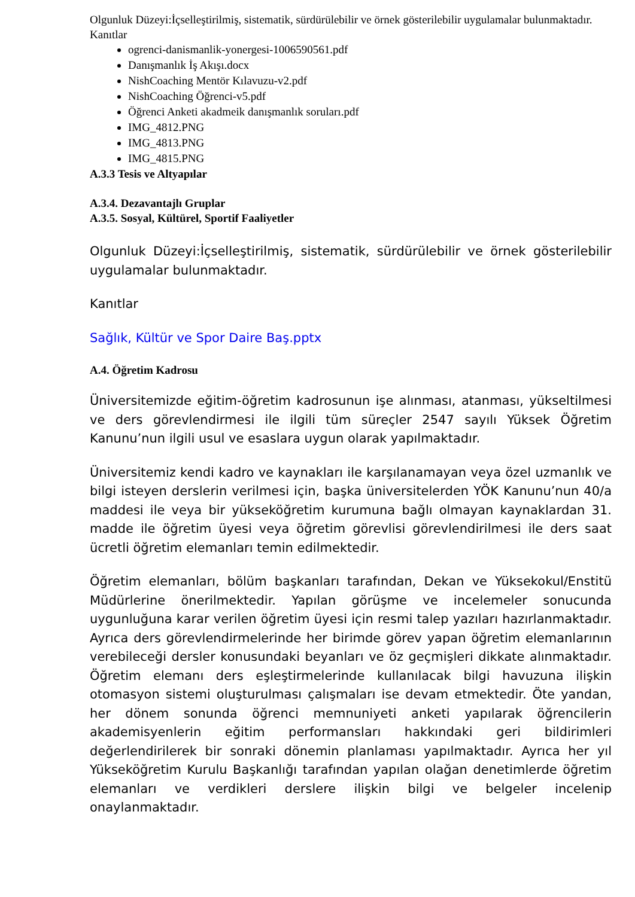Olgunluk Düzeyi:İçselleştirilmiş, sistematik, sürdürülebilir ve örnek gösterilebilir uygulamalar bulunmaktadır.
Kanıtlar
ogrenci-danismanlik-yonergesi-1006590561.pdf
Danışmanlık İş Akışı.docx
NishCoaching Mentör Kılavuzu-v2.pdf
NishCoaching Öğrenci-v5.pdf
Öğrenci Anketi akadmeik danışmanlık soruları.pdf
IMG_4812.PNG
IMG_4813.PNG
IMG_4815.PNG
A.3.3 Tesis ve Altyapılar
A.3.4. Dezavantajlı Gruplar
A.3.5. Sosyal, Kültürel, Sportif Faaliyetler
Olgunluk Düzeyi:İçselleştirilmiş, sistematik, sürdürülebilir ve örnek gösterilebilir uygulamalar bulunmaktadır.
Kanıtlar
Sağlık, Kültür ve Spor Daire Baş.pptx
A.4. Öğretim Kadrosu
Üniversitemizde eğitim-öğretim kadrosunun işe alınması, atanması, yükseltilmesi ve ders görevlendirmesi ile ilgili tüm süreçler 2547 sayılı Yüksek Öğretim Kanunu’nun ilgili usul ve esaslara uygun olarak yapılmaktadır.
Üniversitemiz kendi kadro ve kaynakları ile karşılanamayan veya özel uzmanlık ve bilgi isteyen derslerin verilmesi için, başka üniversitelerden YÖK Kanunu’nun 40/a maddesi ile veya bir yükseköğretim kurumuna bağlı olmayan kaynaklardan 31. madde ile öğretim üyesi veya öğretim görevlisi görevlendirilmesi ile ders saat ücretli öğretim elemanları temin edilmektedir.
Öğretim elemanları, bölüm başkanları tarafından, Dekan ve Yüksekokul/Enstitü Müdürlerine önerilmektedir. Yapılan görüşme ve incelemeler sonucunda uygunluğuna karar verilen öğretim üyesi için resmi talep yazıları hazırlanmaktadır. Ayrıca ders görevlendirmelerinde her birimde görev yapan öğretim elemanlarının verebileceği dersler konusundaki beyanları ve öz geçmişleri dikkate alınmaktadır. Öğretim elemanı ders eşleştirmelerinde kullanılacak bilgi havuzuna ilişkin otomasyon sistemi oluşturulması çalışmaları ise devam etmektedir. Öte yandan, her dönem sonunda öğrenci memnuniyeti anketi yapılarak öğrencilerin akademisyenlerin eğitim performansları hakkındaki geri bildirimleri değerlendirilerek bir sonraki dönemin planlaması yapılmaktadır. Ayrıca her yıl Yükseköğretim Kurulu Başkanlığı tarafından yapılan olağan denetimlerde öğretim elemanları ve verdikleri derslere ilişkin bilgi ve belgeler incelenip onaylanmaktadır.